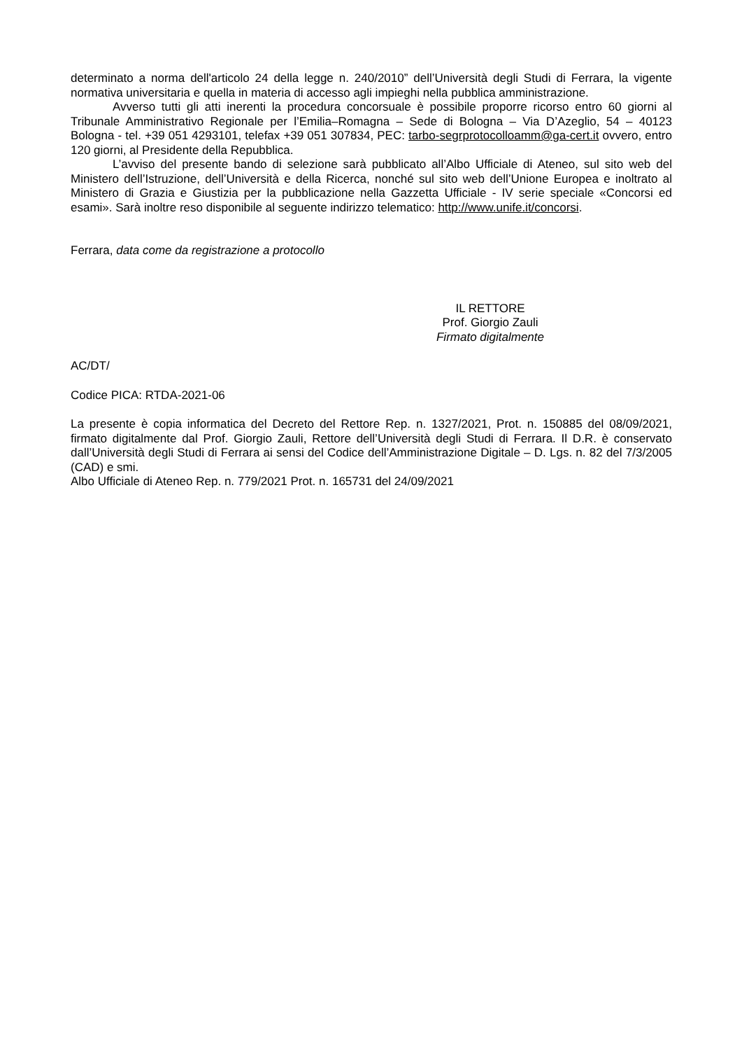determinato a norma dell'articolo 24 della legge n. 240/2010” dell’Università degli Studi di Ferrara, la vigente normativa universitaria e quella in materia di accesso agli impieghi nella pubblica amministrazione.
Avverso tutti gli atti inerenti la procedura concorsuale è possibile proporre ricorso entro 60 giorni al Tribunale Amministrativo Regionale per l’Emilia–Romagna – Sede di Bologna – Via D’Azeglio, 54 – 40123 Bologna - tel. +39 051 4293101, telefax +39 051 307834, PEC: tarbo-segrprotocolloamm@ga-cert.it ovvero, entro 120 giorni, al Presidente della Repubblica.
L’avviso del presente bando di selezione sarà pubblicato all’Albo Ufficiale di Ateneo, sul sito web del Ministero dell’Istruzione, dell’Università e della Ricerca, nonché sul sito web dell’Unione Europea e inoltrato al Ministero di Grazia e Giustizia per la pubblicazione nella Gazzetta Ufficiale - IV serie speciale «Concorsi ed esami». Sarà inoltre reso disponibile al seguente indirizzo telematico: http://www.unife.it/concorsi.
Ferrara, data come da registrazione a protocollo
IL RETTORE
Prof. Giorgio Zauli
Firmato digitalmente
AC/DT/
Codice PICA: RTDA-2021-06
La presente è copia informatica del Decreto del Rettore Rep. n. 1327/2021, Prot. n. 150885 del 08/09/2021, firmato digitalmente dal Prof. Giorgio Zauli, Rettore dell’Università degli Studi di Ferrara. Il D.R. è conservato dall’Università degli Studi di Ferrara ai sensi del Codice dell’Amministrazione Digitale – D. Lgs. n. 82 del 7/3/2005 (CAD) e smi.
Albo Ufficiale di Ateneo Rep. n. 779/2021 Prot. n. 165731 del 24/09/2021